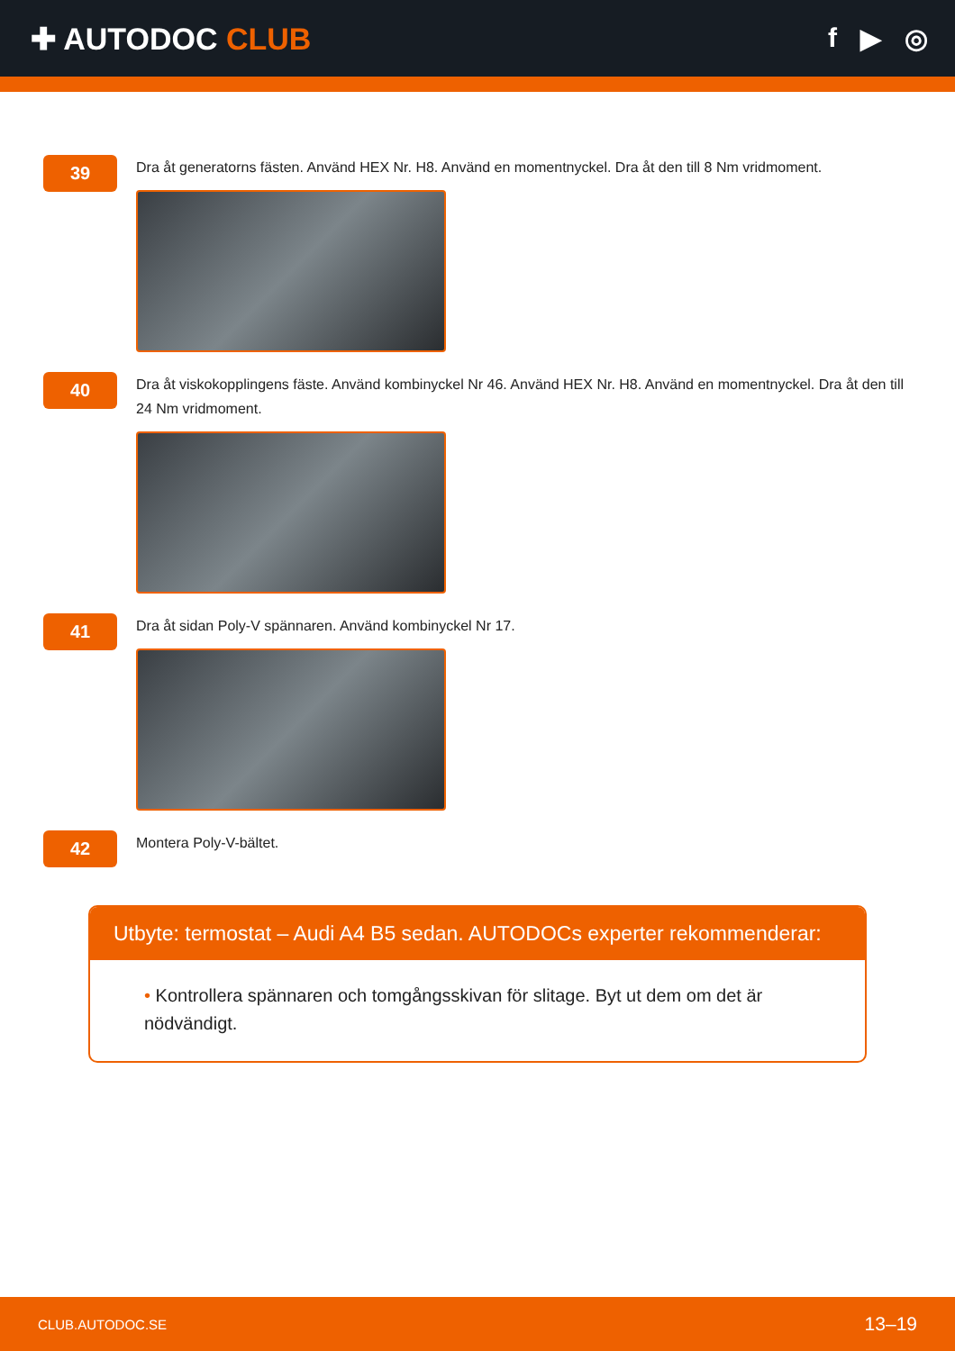✚ AUTODOC CLUB f ▶ ◎
39
Dra åt generatorns fästen. Använd HEX Nr. H8. Använd en momentnyckel. Dra åt den till 8 Nm vridmoment.
40
Dra åt viskokopplingens fäste. Använd kombinyckel Nr 46. Använd HEX Nr. H8. Använd en momentnyckel. Dra åt den till 24 Nm vridmoment.
41
Dra åt sidan Poly-V spännaren. Använd kombinyckel Nr 17.
42
Montera Poly-V-bältet.
Utbyte: termostat – Audi A4 B5 sedan. AUTODOCs experter rekommenderar:
• Kontrollera spännaren och tomgångsskivan för slitage. Byt ut dem om det är nödvändigt.
CLUB.AUTODOC.SE 13–19